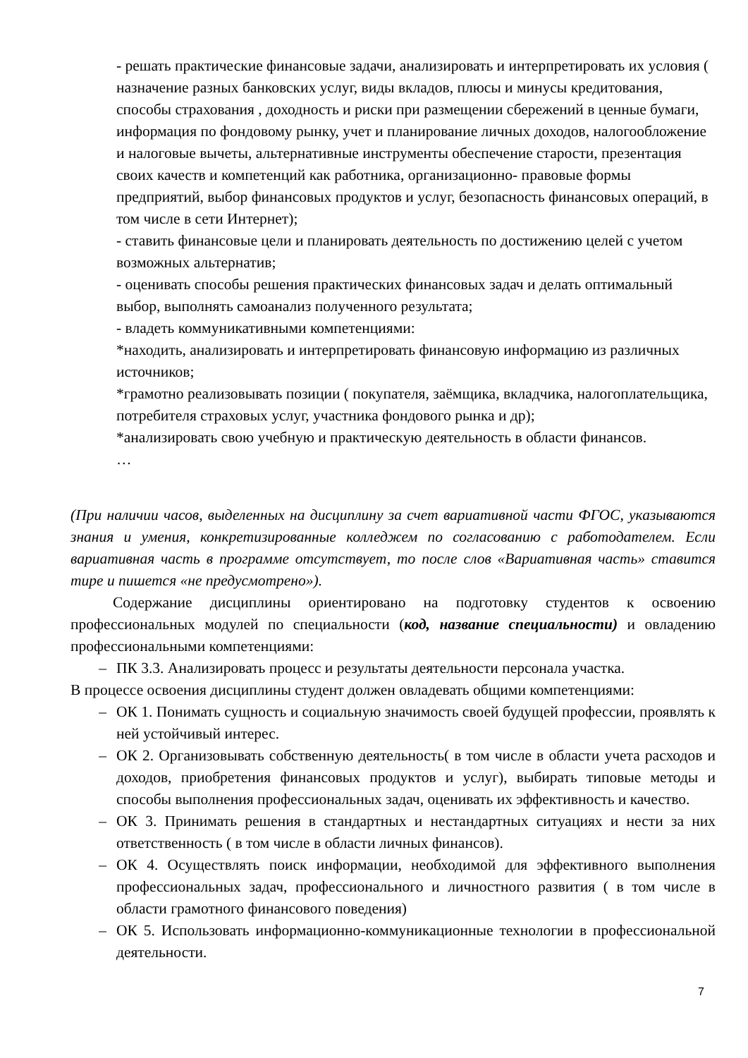- решать практические финансовые задачи, анализировать и интерпретировать их условия ( назначение разных банковских услуг, виды вкладов, плюсы и минусы кредитования, способы страхования , доходность и риски при размещении сбережений в ценные бумаги, информация по фондовому рынку, учет и планирование личных доходов, налогообложение и налоговые вычеты, альтернативные инструменты обеспечение старости, презентация своих качеств и компетенций как работника, организационно- правовые формы предприятий, выбор финансовых продуктов и услуг, безопасность финансовых операций, в том числе в сети Интернет);
- ставить финансовые цели и планировать деятельность по достижению целей с учетом возможных альтернатив;
- оценивать способы решения практических финансовых задач и делать оптимальный выбор, выполнять самоанализ полученного результата;
- владеть коммуникативными компетенциями:
*находить, анализировать и интерпретировать финансовую информацию из различных источников;
*грамотно реализовывать позиции ( покупателя, заёмщика, вкладчика, налогоплательщика, потребителя страховых услуг, участника фондового рынка и др);
*анализировать свою учебную и практическую деятельность в области финансов.
…
(При наличии часов, выделенных на дисциплину за счет вариативной части ФГОС, указываются знания и умения, конкретизированные колледжем по согласованию с работодателем. Если вариативная часть в программе отсутствует, то после слов «Вариативная часть» ставится тире и пишется «не предусмотрено»).
Содержание дисциплины ориентировано на подготовку студентов к освоению профессиональных модулей по специальности (код, название специальности) и овладению профессиональными компетенциями:
– ПК 3.3. Анализировать процесс и результаты деятельности персонала участка.
В процессе освоения дисциплины студент должен овладевать общими компетенциями:
– ОК 1. Понимать сущность и социальную значимость своей будущей профессии, проявлять к ней устойчивый интерес.
– ОК 2. Организовывать собственную деятельность( в том числе в области учета расходов и доходов, приобретения финансовых продуктов и услуг), выбирать типовые методы и способы выполнения профессиональных задач, оценивать их эффективность и качество.
– ОК 3. Принимать решения в стандартных и нестандартных ситуациях и нести за них ответственность ( в том числе в области личных финансов).
– ОК 4. Осуществлять поиск информации, необходимой для эффективного выполнения профессиональных задач, профессионального и личностного развития ( в том числе в области грамотного финансового поведения)
– ОК 5. Использовать информационно-коммуникационные технологии в профессиональной деятельности.
7